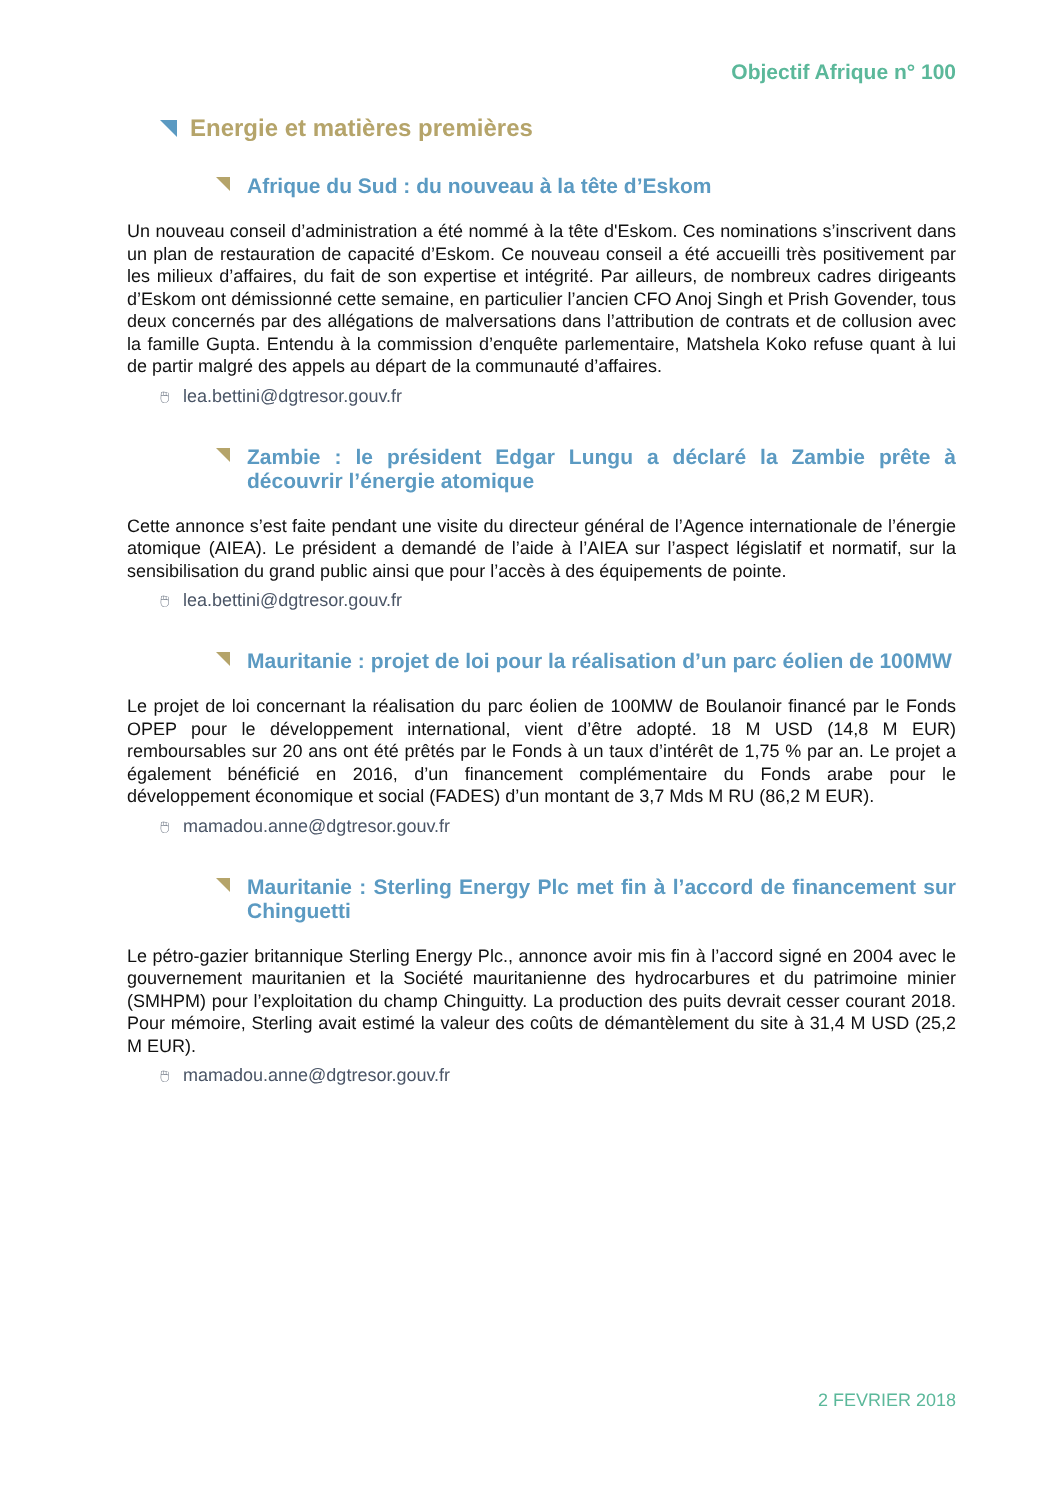Objectif Afrique n° 100
Energie et matières premières
Afrique du Sud : du nouveau à la tête d’Eskom
Un nouveau conseil d’administration a été nommé à la tête d'Eskom. Ces nominations s’inscrivent dans un plan de restauration de capacité d’Eskom. Ce nouveau conseil a été accueilli très positivement par les milieux d’affaires, du fait de son expertise et intégrité. Par ailleurs, de nombreux cadres dirigeants d’Eskom ont démissionné cette semaine, en particulier l’ancien CFO Anoj Singh et Prish Govender, tous deux concernés par des allégations de malversations dans l’attribution de contrats et de collusion avec la famille Gupta. Entendu à la commission d’enquête parlementaire, Matshela Koko refuse quant à lui de partir malgré des appels au départ de la communauté d’affaires.
🖱 lea.bettini@dgtresor.gouv.fr
Zambie : le président Edgar Lungu a déclaré la Zambie prête à découvrir l’énergie atomique
Cette annonce s’est faite pendant une visite du directeur général de l’Agence internationale de l’énergie atomique (AIEA). Le président a demandé de l’aide à l’AIEA sur l’aspect législatif et normatif, sur la sensibilisation du grand public ainsi que pour l’accès à des équipements de pointe.
🖱 lea.bettini@dgtresor.gouv.fr
Mauritanie : projet de loi pour la réalisation d’un parc éolien de 100MW
Le projet de loi concernant la réalisation du parc éolien de 100MW de Boulanoir financé par le Fonds OPEP pour le développement international, vient d’être adopté. 18 M USD (14,8 M EUR) remboursables sur 20 ans ont été prêtés par le Fonds à un taux d’intérêt de 1,75 % par an. Le projet a également bénéficié en 2016, d’un financement complémentaire du Fonds arabe pour le développement économique et social (FADES) d’un montant de 3,7 Mds M RU (86,2 M EUR).
🖱 mamadou.anne@dgtresor.gouv.fr
Mauritanie : Sterling Energy Plc met fin à l’accord de financement sur Chinguetti
Le pétro-gazier britannique Sterling Energy Plc., annonce avoir mis fin à l’accord signé en 2004 avec le gouvernement mauritanien et la Société mauritanienne des hydrocarbures et du patrimoine minier (SMHPM) pour l’exploitation du champ Chinguitty. La production des puits devrait cesser courant 2018. Pour mémoire, Sterling avait estimé la valeur des coûts de démantèlement du site à 31,4 M USD (25,2 M EUR).
🖱 mamadou.anne@dgtresor.gouv.fr
2 FEVRIER 2018